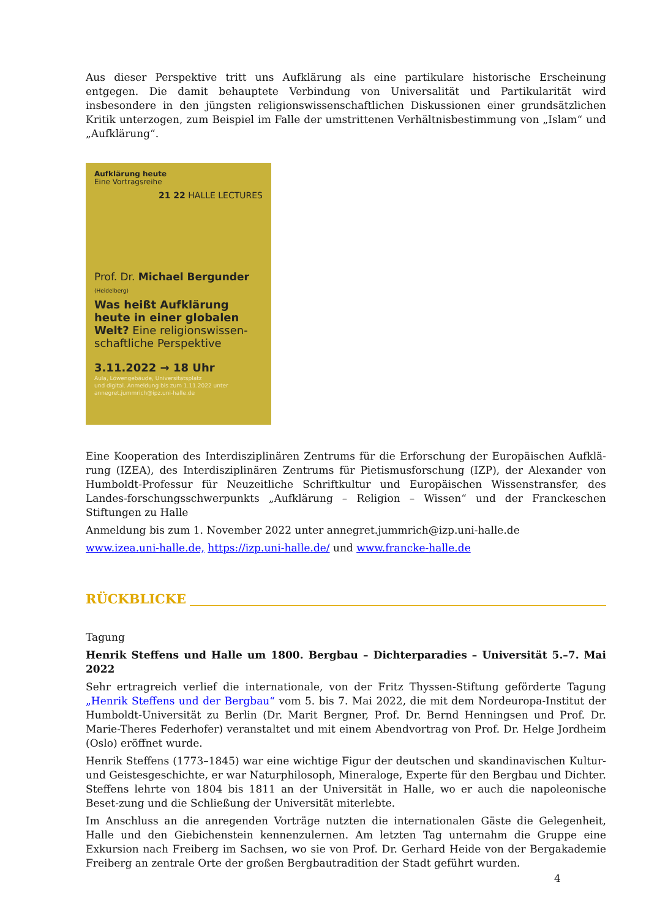Aus dieser Perspektive tritt uns Aufklärung als eine partikulare historische Erscheinung entgegen. Die damit behauptete Verbindung von Universalität und Partikularität wird insbesondere in den jüngsten religionswissenschaftlichen Diskussionen einer grundsätzlichen Kritik unterzogen, zum Beispiel im Falle der umstrittenen Verhältnisbestimmung von „Islam“ und „Aufklärung“.
Aufklärung heute
Eine Vortragsreihe
21 22 HALLE LECTURES
Prof. Dr. Michael Bergunder
(Heidelberg)
Was heißt Aufklärung heute in einer globalen Welt? Eine religionswissen-schaftliche Perspektive
3.11.2022 → 18 Uhr
Aula, Löwengebäude, Universitätsplatz
und digital. Anmeldung bis zum 1.11.2022 unter
annegret.jummrich@ipz.uni-halle.de
Eine Kooperation des Interdisziplinären Zentrums für die Erforschung der Europäischen Aufklä-rung (IZEA), des Interdisziplinären Zentrums für Pietismusforschung (IZP), der Alexander von Humboldt-Professur für Neuzeitliche Schriftkultur und Europäischen Wissenstransfer, des Landes-forschungsschwerpunkts „Aufklärung – Religion – Wissen“ und der Franckeschen Stiftungen zu Halle
Anmeldung bis zum 1. November 2022 unter annegret.jummrich@izp.uni-halle.de
www.izea.uni-halle.de, https://izp.uni-halle.de/ und www.francke-halle.de
RÜCKBLICKE
Tagung
Henrik Steffens und Halle um 1800. Bergbau – Dichterparadies – Universität 5.–7. Mai 2022
Sehr ertragreich verlief die internationale, von der Fritz Thyssen-Stiftung geförderte Tagung „Henrik Steffens und der Bergbau“ vom 5. bis 7. Mai 2022, die mit dem Nordeuropa-Institut der Humboldt-Universität zu Berlin (Dr. Marit Bergner, Prof. Dr. Bernd Henningsen und Prof. Dr. Marie-Theres Federhofer) veranstaltet und mit einem Abendvortrag von Prof. Dr. Helge Jordheim (Oslo) eröffnet wurde.
Henrik Steffens (1773–1845) war eine wichtige Figur der deutschen und skandinavischen Kultur- und Geistesgeschichte, er war Naturphilosoph, Mineraloge, Experte für den Bergbau und Dichter. Steffens lehrte von 1804 bis 1811 an der Universität in Halle, wo er auch die napoleonische Beset-zung und die Schließung der Universität miterlebte.
Im Anschluss an die anregenden Vorträge nutzten die internationalen Gäste die Gelegenheit, Halle und den Giebichenstein kennenzulernen. Am letzten Tag unternahm die Gruppe eine Exkursion nach Freiberg im Sachsen, wo sie von Prof. Dr. Gerhard Heide von der Bergakademie Freiberg an zentrale Orte der großen Bergbautradition der Stadt geführt wurden.
4